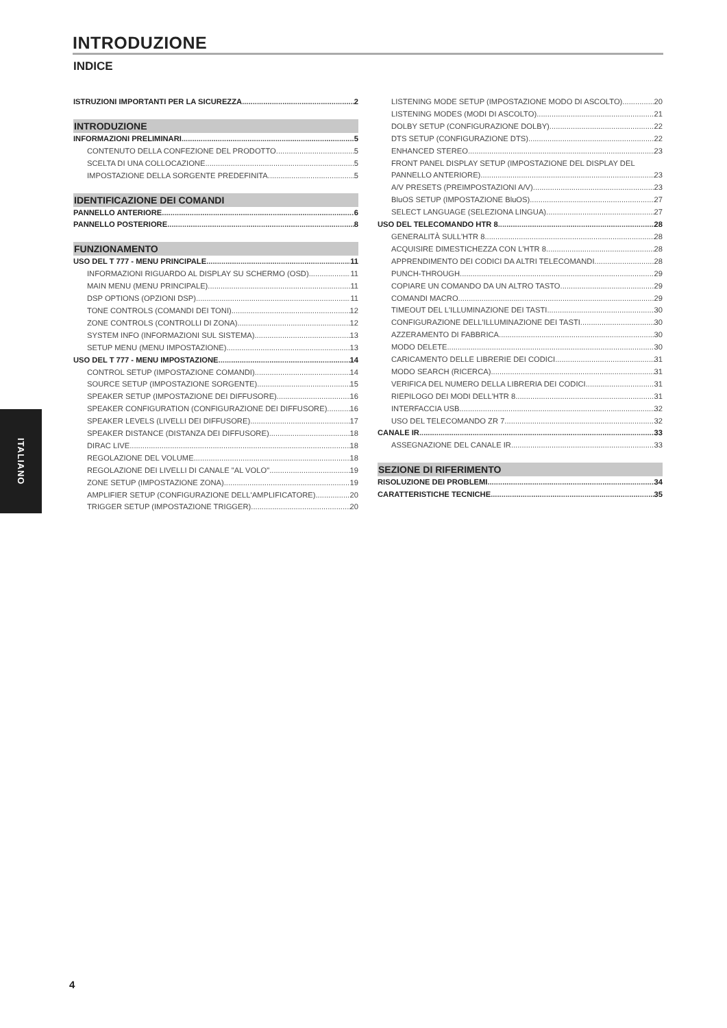INTRODUZIONE
INDICE
ITALIANO
ISTRUZIONI IMPORTANTI PER LA SICUREZZA 2
INTRODUZIONE
INFORMAZIONI PRELIMINARI 5
CONTENUTO DELLA CONFEZIONE DEL PRODOTTO 5
SCELTA DI UNA COLLOCAZIONE 5
IMPOSTAZIONE DELLA SORGENTE PREDEFINITA 5
IDENTIFICAZIONE DEI COMANDI
PANNELLO ANTERIORE 6
PANNELLO POSTERIORE 8
FUNZIONAMENTO
USO DEL T 777 - MENU PRINCIPALE 11
INFORMAZIONI RIGUARDO AL DISPLAY SU SCHERMO (OSD) 11
MAIN MENU (MENU PRINCIPALE) 11
DSP OPTIONS (OPZIONI DSP) 11
TONE CONTROLS (COMANDI DEI TONI) 12
ZONE CONTROLS (CONTROLLI DI ZONA) 12
SYSTEM INFO (INFORMAZIONI SUL SISTEMA) 13
SETUP MENU (MENU IMPOSTAZIONE) 13
USO DEL T 777 - MENU IMPOSTAZIONE 14
CONTROL SETUP (IMPOSTAZIONE COMANDI) 14
SOURCE SETUP (IMPOSTAZIONE SORGENTE) 15
SPEAKER SETUP (IMPOSTAZIONE DEI DIFFUSORE) 16
SPEAKER CONFIGURATION (CONFIGURAZIONE DEI DIFFUSORE) 16
SPEAKER LEVELS (LIVELLI DEI DIFFUSORE) 17
SPEAKER DISTANCE (DISTANZA DEI DIFFUSORE) 18
DIRAC LIVE 18
REGOLAZIONE DEL VOLUME 18
REGOLAZIONE DEI LIVELLI DI CANALE "AL VOLO" 19
ZONE SETUP (IMPOSTAZIONE ZONA) 19
AMPLIFIER SETUP (CONFIGURAZIONE DELL'AMPLIFICATORE) 20
TRIGGER SETUP (IMPOSTAZIONE TRIGGER) 20
LISTENING MODE SETUP (IMPOSTAZIONE MODO DI ASCOLTO) 20
LISTENING MODES (MODI DI ASCOLTO) 21
DOLBY SETUP (CONFIGURAZIONE DOLBY) 22
DTS SETUP (CONFIGURAZIONE DTS) 22
ENHANCED STEREO 23
FRONT PANEL DISPLAY SETUP (IMPOSTAZIONE DEL DISPLAY DEL
PANNELLO ANTERIORE) 23
A/V PRESETS (PREIMPOSTAZIONI A/V) 23
BluOS SETUP (IMPOSTAZIONE BluOS) 27
SELECT LANGUAGE (SELEZIONA LINGUA) 27
USO DEL TELECOMANDO HTR 8 28
GENERALITÀ SULL'HTR 8 28
ACQUISIRE DIMESTICHEZZA CON L'HTR 8 28
APPRENDIMENTO DEI CODICI DA ALTRI TELECOMANDI 28
PUNCH-THROUGH 29
COPIARE UN COMANDO DA UN ALTRO TASTO 29
COMANDI MACRO 29
TIMEOUT DEL L'ILLUMINAZIONE DEI TASTI 30
CONFIGURAZIONE DELL'ILLUMINAZIONE DEI TASTI 30
AZZERAMENTO DI FABBRICA 30
MODO DELETE 30
CARICAMENTO DELLE LIBRERIE DEI CODICI 31
MODO SEARCH (RICERCA) 31
VERIFICA DEL NUMERO DELLA LIBRERIA DEI CODICI 31
RIEPILOGO DEI MODI DELL'HTR 8 31
INTERFACCIA USB 32
USO DEL TELECOMANDO ZR 7 32
CANALE IR 33
ASSEGNAZIONE DEL CANALE IR 33
SEZIONE DI RIFERIMENTO
RISOLUZIONE DEI PROBLEMI 34
CARATTERISTICHE TECNICHE 35
4